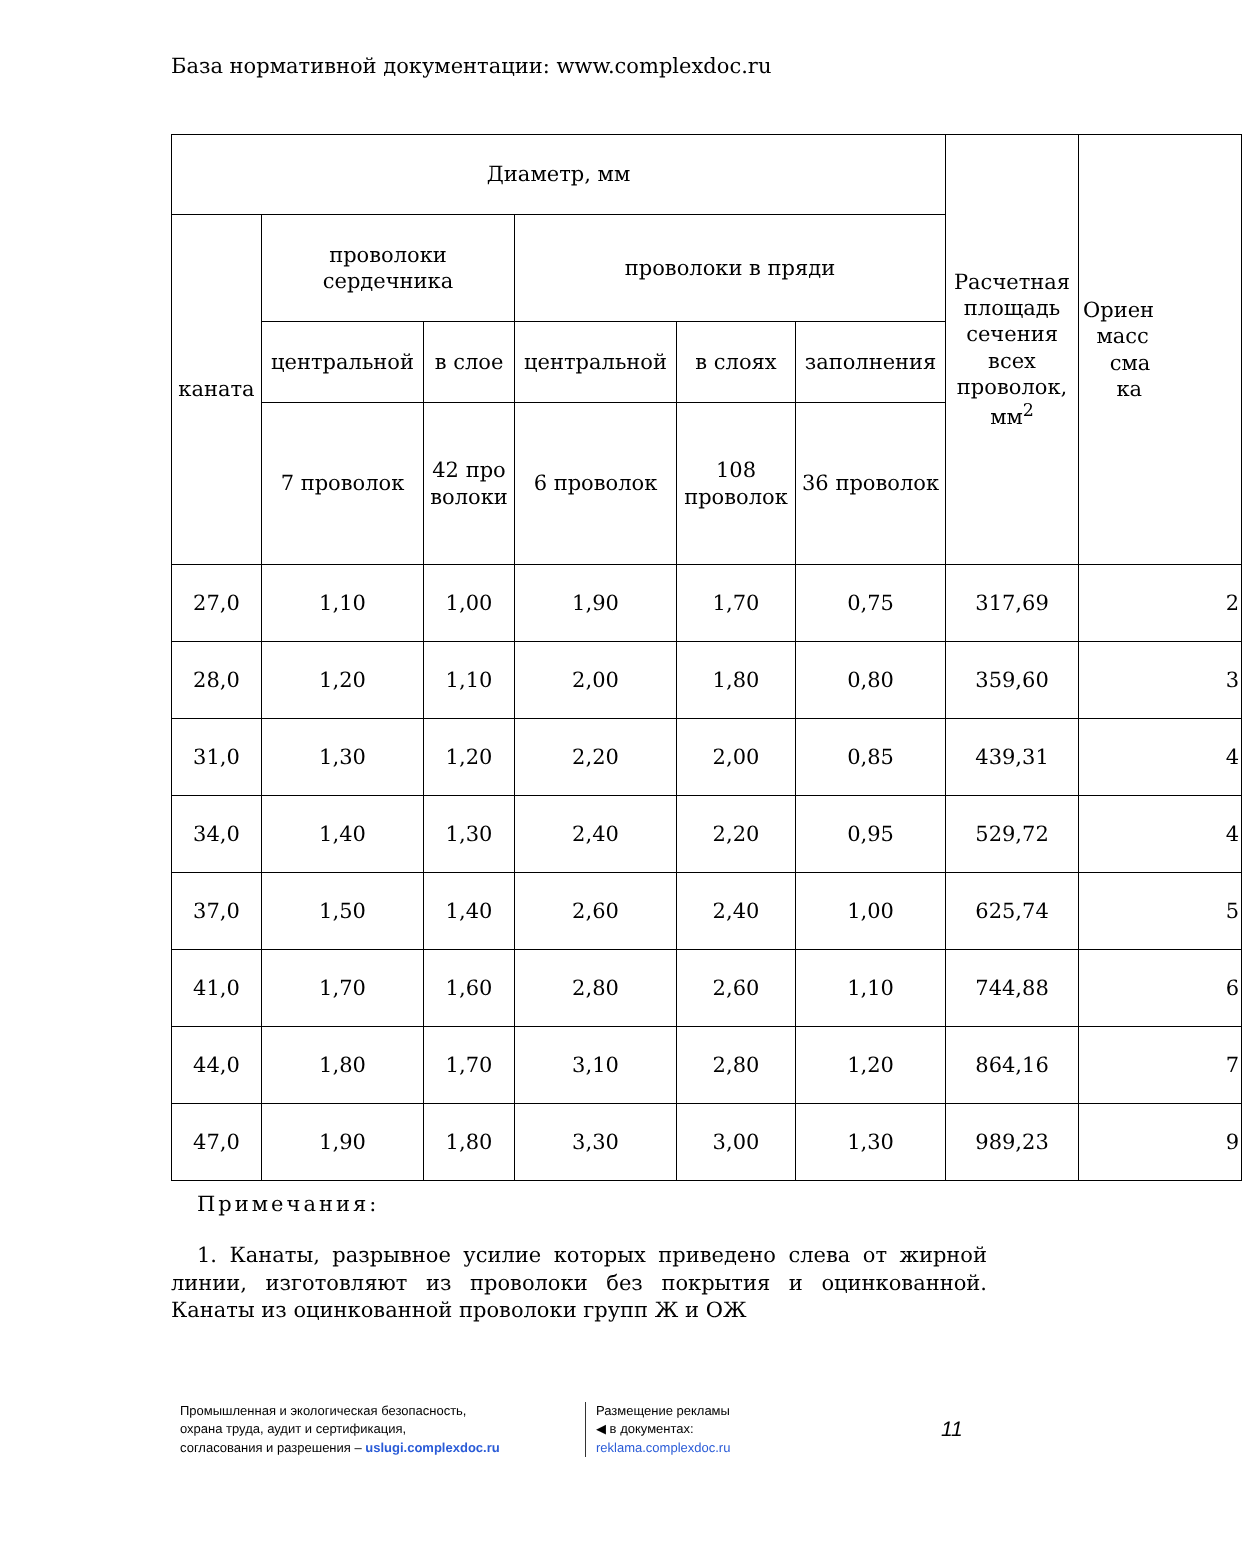База нормативной документации: www.complexdoc.ru
| Диаметр, мм | | | | | | Расчетная площадь сечения всех проволок, мм<sup>2</sup> | Ориен масс сма ка |
| --- | --- | --- | --- | --- | --- | --- | --- |
| каната | проволоки сердечника | | проволоки в пряди | | | | |
| | центральной | в слое | центральной | в слоях | заполнения | | |
| | 7 проволок | 42 про волоки | 6 проволок | 108 проволок | 36 проволок | | |
| 27,0 | 1,10 | 1,00 | 1,90 | 1,70 | 0,75 | 317,69 | 2 |
| 28,0 | 1,20 | 1,10 | 2,00 | 1,80 | 0,80 | 359,60 | 3 |
| 31,0 | 1,30 | 1,20 | 2,20 | 2,00 | 0,85 | 439,31 | 4 |
| 34,0 | 1,40 | 1,30 | 2,40 | 2,20 | 0,95 | 529,72 | 4 |
| 37,0 | 1,50 | 1,40 | 2,60 | 2,40 | 1,00 | 625,74 | 5 |
| 41,0 | 1,70 | 1,60 | 2,80 | 2,60 | 1,10 | 744,88 | 6 |
| 44,0 | 1,80 | 1,70 | 3,10 | 2,80 | 1,20 | 864,16 | 7 |
| 47,0 | 1,90 | 1,80 | 3,30 | 3,00 | 1,30 | 989,23 | 9 |
Примечания:
1. Канаты, разрывное усилие которых приведено слева от жирной линии, изготовляют из проволоки без покрытия и оцинкованной. Канаты из оцинкованной проволоки групп Ж и ОЖ
Промышленная и экологическая безопасность,
охрана труда, аудит и сертификация,
согласования и разрешения – uslugi.complexdoc.ru
Размещение рекламы
◀ в документах:
reklama.complexdoc.ru
11